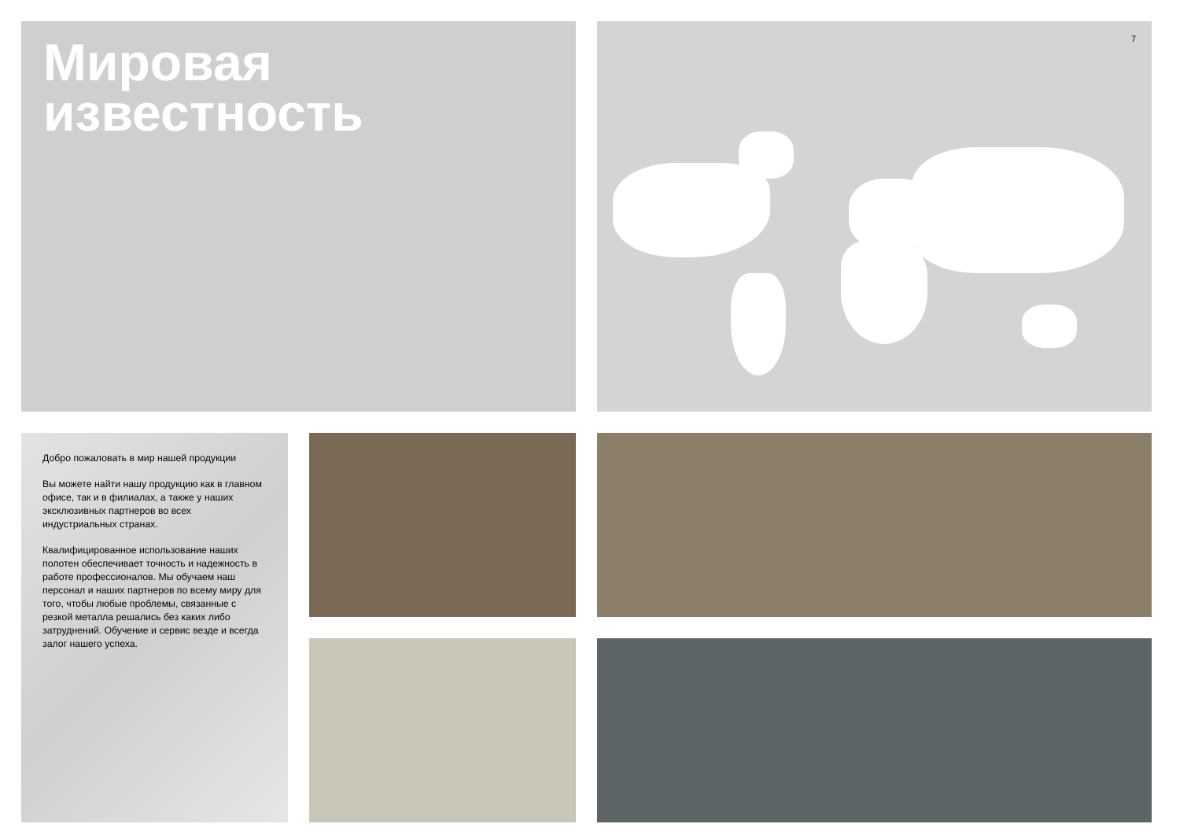Мировая
известность
7
Добро пожаловать в мир нашей продукции
Вы можете найти нашу продукцию как в главном офисе, так и в филиалах, а также у наших эксклюзивных партнеров во всех индустриальных странах.
Квалифицированное использование наших полотен обеспечивает точность и надежность в работе профессионалов. Мы обучаем наш персонал и наших партнеров по всему миру для того, чтобы любые проблемы, связанные с резкой металла решались без каких либо затруднений. Обучение и сервис везде и всегда залог нашего успеха.